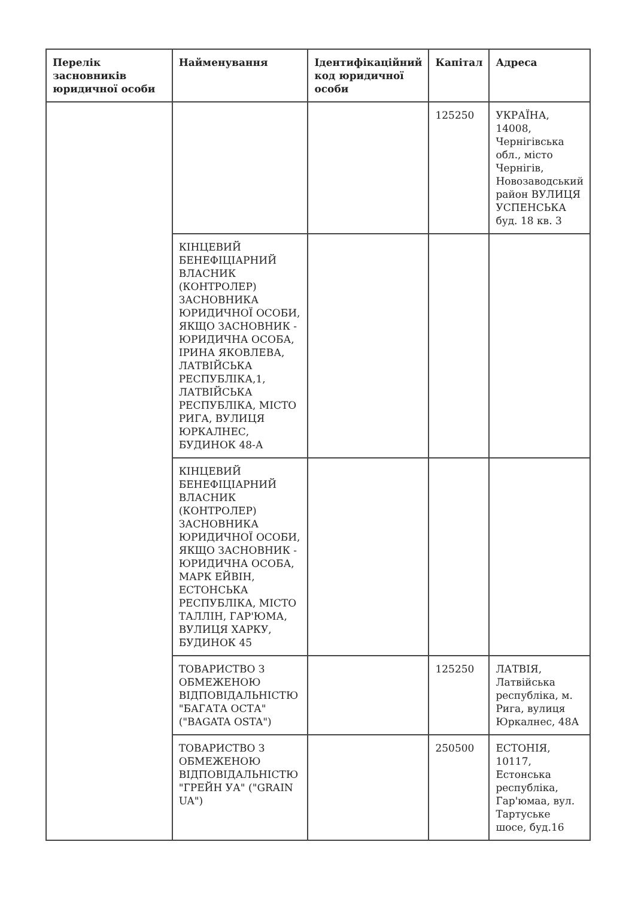| Перелік засновників юридичної особи | Найменування | Ідентифікаційний код юридичної особи | Капітал | Адреса |
| --- | --- | --- | --- | --- |
| | | | 125250 | УКРАЇНА, 14008, Чернігівська обл., місто Чернігів, Новозаводський район ВУЛИЦЯ УСПЕНСЬКА буд. 18 кв. 3 |
| | КІНЦЕВИЙ БЕНЕФІЦІАРНИЙ ВЛАСНИК (КОНТРОЛЕР) ЗАСНОВНИКА ЮРИДИЧНОЇ ОСОБИ, ЯКЩО ЗАСНОВНИК - ЮРИДИЧНА ОСОБА, ІРИНА ЯКОВЛЕВА, ЛАТВІЙСЬКА РЕСПУБЛІКА,1, ЛАТВІЙСЬКА РЕСПУБЛІКА, МІСТО РИГА, ВУЛИЦЯ ЮРКАЛНЕС, БУДИНОК 48-А | | | |
| | КІНЦЕВИЙ БЕНЕФІЦІАРНИЙ ВЛАСНИК (КОНТРОЛЕР) ЗАСНОВНИКА ЮРИДИЧНОЇ ОСОБИ, ЯКЩО ЗАСНОВНИК - ЮРИДИЧНА ОСОБА, МАРК ЕЙВІН, ЕСТОНСЬКА РЕСПУБЛІКА, МІСТО ТАЛЛІН, ГАР'ЮМА, ВУЛИЦЯ ХАРКУ, БУДИНОК 45 | | | |
| | ТОВАРИСТВО З ОБМЕЖЕНОЮ ВІДПОВІДАЛЬНІСТЮ "БАГАТА ОСТА" ("BAGATA OSTA") | | 125250 | ЛАТВІЯ, Латвійська республіка, м. Рига, вулиця Юркалнес, 48А |
| | ТОВАРИСТВО З ОБМЕЖЕНОЮ ВІДПОВІДАЛЬНІСТЮ "ГРЕЙН УА" ("GRAIN UA") | | 250500 | ЕСТОНІЯ, 10117, Естонська республіка, Гар'юмаа, вул. Тартуське шосе, буд.16 |